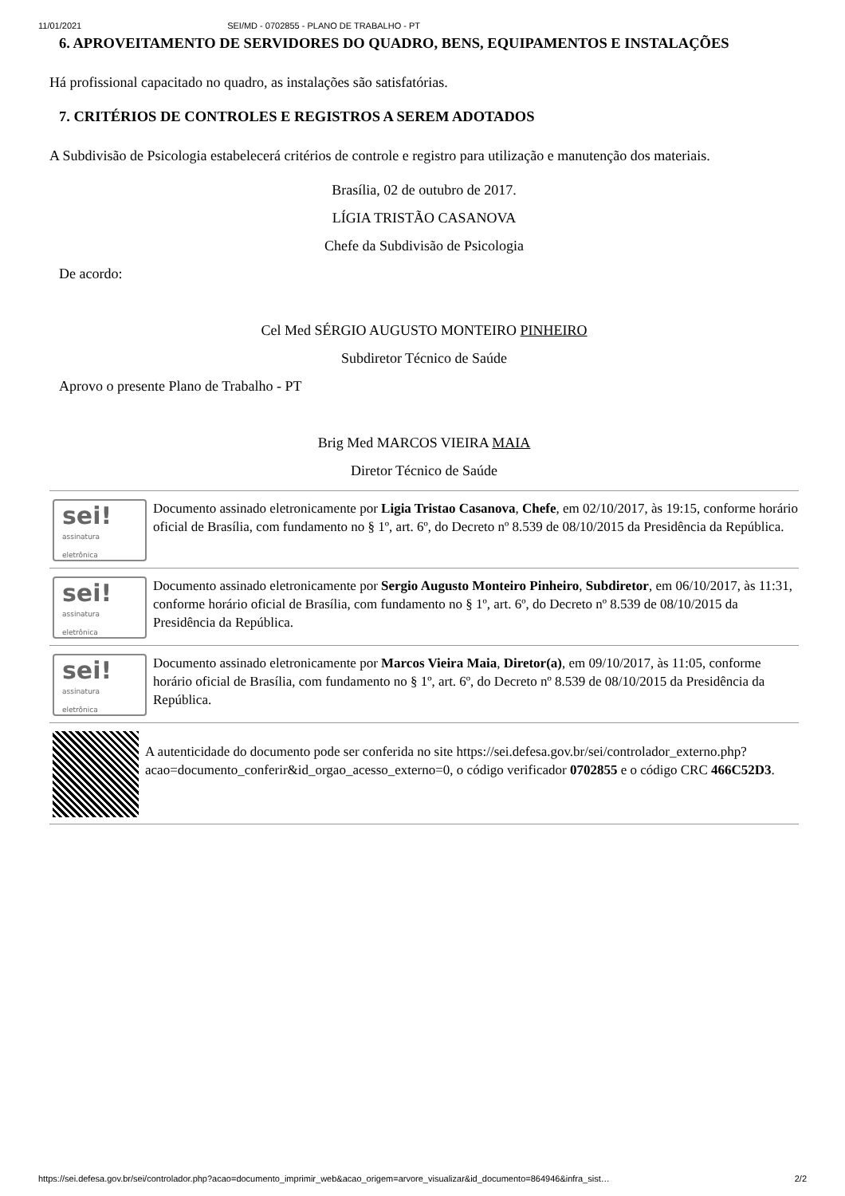11/01/2021 SEI/MD - 0702855 - PLANO DE TRABALHO - PT
6. APROVEITAMENTO DE SERVIDORES DO QUADRO, BENS, EQUIPAMENTOS E INSTALAÇÕES
Há profissional capacitado no quadro, as instalações são satisfatórias.
7. CRITÉRIOS DE CONTROLES E REGISTROS A SEREM ADOTADOS
A Subdivisão de Psicologia estabelecerá critérios de controle e registro para utilização e manutenção dos materiais.
Brasília, 02 de outubro de 2017.
LÍGIA TRISTÃO CASANOVA
Chefe da Subdivisão de Psicologia
De acordo:
Cel Med SÉRGIO AUGUSTO MONTEIRO PINHEIRO
Subdiretor Técnico de Saúde
Aprovo o presente Plano de Trabalho - PT
Brig Med MARCOS VIEIRA MAIA
Diretor Técnico de Saúde
sei!
assinatura
eletrônica
Documento assinado eletronicamente por Ligia Tristao Casanova, Chefe, em 02/10/2017, às 19:15, conforme horário oficial de Brasília, com fundamento no § 1º, art. 6º, do Decreto nº 8.539 de 08/10/2015 da Presidência da República.
sei!
assinatura
eletrônica
Documento assinado eletronicamente por Sergio Augusto Monteiro Pinheiro, Subdiretor, em 06/10/2017, às 11:31, conforme horário oficial de Brasília, com fundamento no § 1º, art. 6º, do Decreto nº 8.539 de 08/10/2015 da Presidência da República.
sei!
assinatura
eletrônica
Documento assinado eletronicamente por Marcos Vieira Maia, Diretor(a), em 09/10/2017, às 11:05, conforme horário oficial de Brasília, com fundamento no § 1º, art. 6º, do Decreto nº 8.539 de 08/10/2015 da Presidência da República.
A autenticidade do documento pode ser conferida no site https://sei.defesa.gov.br/sei/controlador_externo.php?
acao=documento_conferir&id_orgao_acesso_externo=0, o código verificador 0702855 e o código CRC 466C52D3.
https://sei.defesa.gov.br/sei/controlador.php?acao=documento_imprimir_web&acao_origem=arvore_visualizar&id_documento=864946&infra_sist… 2/2